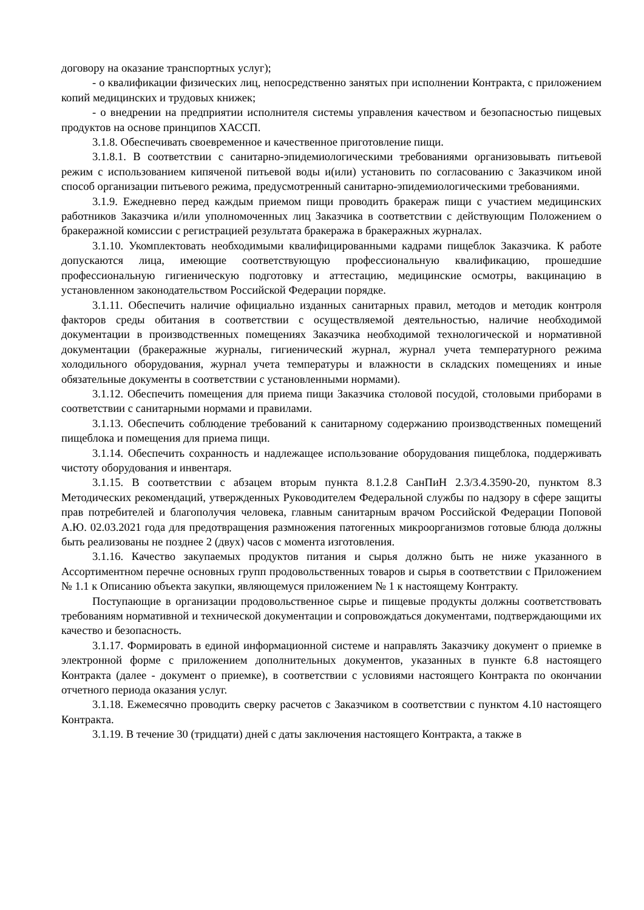договору на оказание транспортных услуг);
- о квалификации физических лиц, непосредственно занятых при исполнении Контракта, с приложением копий медицинских и трудовых книжек;
- о внедрении на предприятии исполнителя системы управления качеством и безопасностью пищевых продуктов на основе принципов ХАССП.
3.1.8. Обеспечивать своевременное и качественное приготовление пищи.
3.1.8.1. В соответствии с санитарно-эпидемиологическими требованиями организовывать питьевой режим с использованием кипяченой питьевой воды и(или) установить по согласованию с Заказчиком иной способ организации питьевого режима, предусмотренный санитарно-эпидемиологическими требованиями.
3.1.9. Ежедневно перед каждым приемом пищи проводить бракераж пищи с участием медицинских работников Заказчика и/или уполномоченных лиц Заказчика в соответствии с действующим Положением о бракеражной комиссии с регистрацией результата бракеража в бракеражных журналах.
3.1.10. Укомплектовать необходимыми квалифицированными кадрами пищеблок Заказчика. К работе допускаются лица, имеющие соответствующую профессиональную квалификацию, прошедшие профессиональную гигиеническую подготовку и аттестацию, медицинские осмотры, вакцинацию в установленном законодательством Российской Федерации порядке.
3.1.11. Обеспечить наличие официально изданных санитарных правил, методов и методик контроля факторов среды обитания в соответствии с осуществляемой деятельностью, наличие необходимой документации в производственных помещениях Заказчика необходимой технологической и нормативной документации (бракеражные журналы, гигиенический журнал, журнал учета температурного режима холодильного оборудования, журнал учета температуры и влажности в складских помещениях и иные обязательные документы в соответствии с установленными нормами).
3.1.12. Обеспечить помещения для приема пищи Заказчика столовой посудой, столовыми приборами в соответствии с санитарными нормами и правилами.
3.1.13. Обеспечить соблюдение требований к санитарному содержанию производственных помещений пищеблока и помещения для приема пищи.
3.1.14. Обеспечить сохранность и надлежащее использование оборудования пищеблока, поддерживать чистоту оборудования и инвентаря.
3.1.15. В соответствии с абзацем вторым пункта 8.1.2.8 СанПиН 2.3/3.4.3590-20, пунктом 8.3 Методических рекомендаций, утвержденных Руководителем Федеральной службы по надзору в сфере защиты прав потребителей и благополучия человека, главным санитарным врачом Российской Федерации Поповой А.Ю. 02.03.2021 года для предотвращения размножения патогенных микроорганизмов готовые блюда должны быть реализованы не позднее 2 (двух) часов с момента изготовления.
3.1.16. Качество закупаемых продуктов питания и сырья должно быть не ниже указанного в Ассортиментном перечне основных групп продовольственных товаров и сырья в соответствии с Приложением № 1.1 к Описанию объекта закупки, являющемуся приложением № 1 к настоящему Контракту.
Поступающие в организации продовольственное сырье и пищевые продукты должны соответствовать требованиям нормативной и технической документации и сопровождаться документами, подтверждающими их качество и безопасность.
3.1.17. Формировать в единой информационной системе и направлять Заказчику документ о приемке в электронной форме с приложением дополнительных документов, указанных в пункте 6.8 настоящего Контракта (далее - документ о приемке), в соответствии с условиями настоящего Контракта по окончании отчетного периода оказания услуг.
3.1.18. Ежемесячно проводить сверку расчетов с Заказчиком в соответствии с пунктом 4.10 настоящего Контракта.
3.1.19. В течение 30 (тридцати) дней с даты заключения настоящего Контракта, а также в